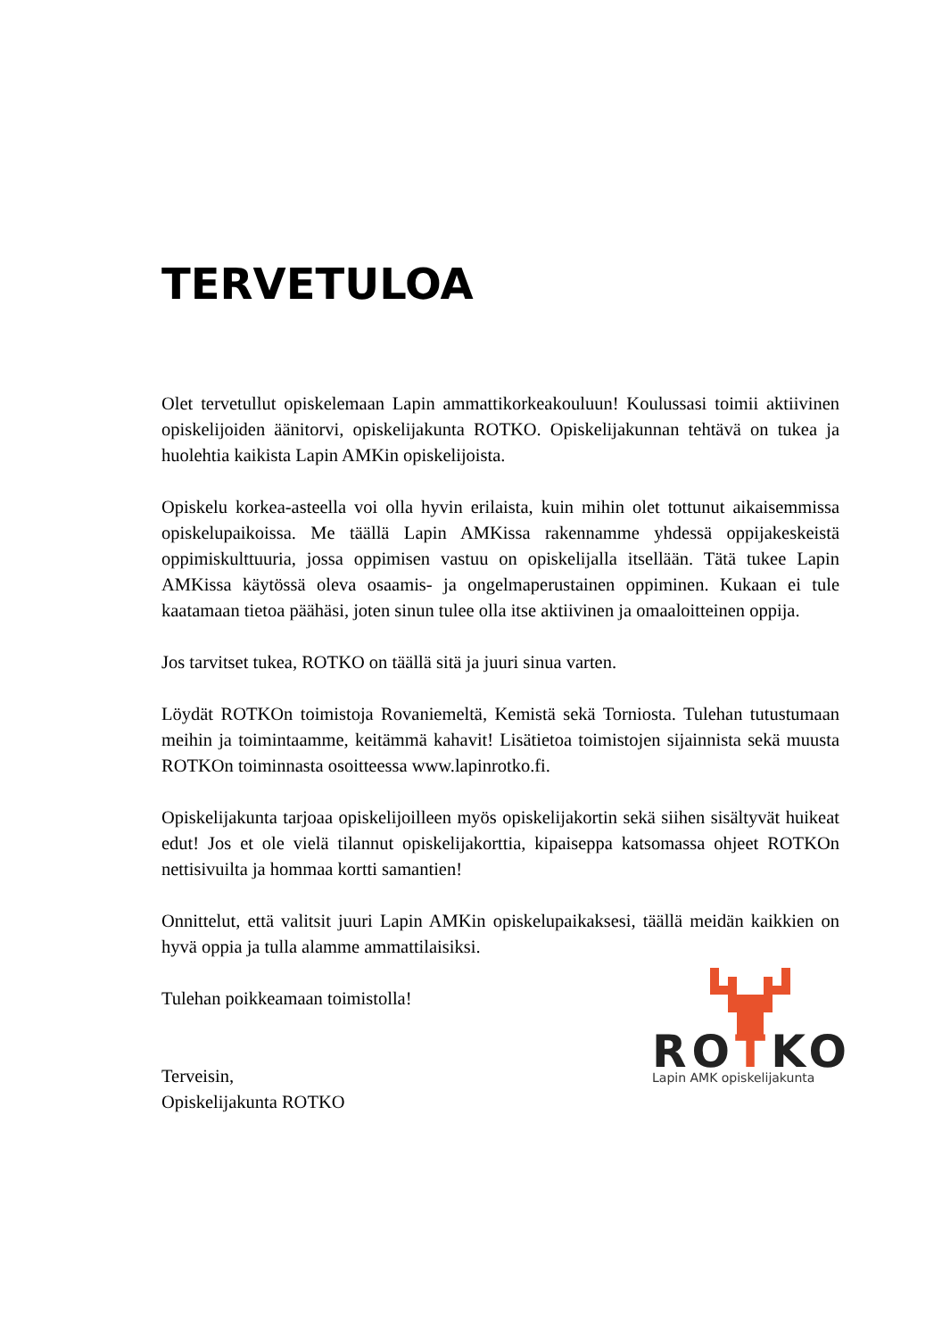TERVETULOA
Olet tervetullut opiskelemaan Lapin ammattikorkeakouluun! Koulussasi toimii aktiivinen opiskelijoiden äänitorvi, opiskelijakunta ROTKO. Opiskelijakunnan tehtävä on tukea ja huolehtia kaikista Lapin AMKin opiskelijoista.
Opiskelu korkea-asteella voi olla hyvin erilaista, kuin mihin olet tottunut aikaisemmissa opiskelupaikoissa. Me täällä Lapin AMKissa rakennamme yhdessä oppijakeskeistä oppimiskulttuuria, jossa oppimisen vastuu on opiskelijalla itsellään. Tätä tukee Lapin AMKissa käytössä oleva osaamis- ja ongelmaperustainen oppiminen. Kukaan ei tule kaatamaan tietoa päähäsi, joten sinun tulee olla itse aktiivinen ja omaaloitteinen oppija.
Jos tarvitset tukea, ROTKO on täällä sitä ja juuri sinua varten.
Löydät ROTKOn toimistoja Rovaniemeltä, Kemistä sekä Torniosta. Tulehan tutustumaan meihin ja toimintaamme, keitämmä kahavit! Lisätietoa toimistojen sijainnista sekä muusta ROTKOn toiminnasta osoitteessa www.lapinrotko.fi.
Opiskelijakunta tarjoaa opiskelijoilleen myös opiskelijakortin sekä siihen sisältyvät huikeat edut! Jos et ole vielä tilannut opiskelijakorttia, kipaiseppa katsomassa ohjeet ROTKOn nettisivuilta ja hommaa kortti samantien!
Onnittelut, että valitsit juuri Lapin AMKin opiskelupaikaksesi, täällä meidän kaikkien on hyvä oppia ja tulla alamme ammattilaisiksi.
Tulehan poikkeamaan toimistolla!
Terveisin,
Opiskelijakunta ROTKO
ROTKO
Lapin AMK opiskelijakunta